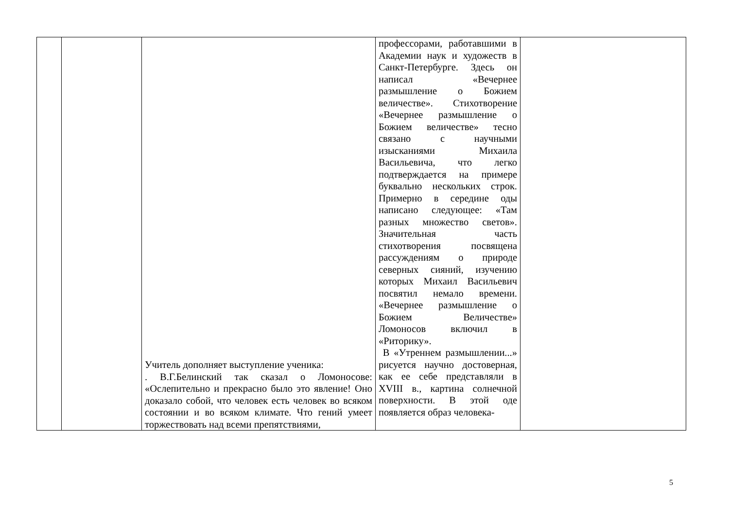| | | Учитель дополняет выступление ученика: . В.Г.Белинский так сказал о Ломоносове: «Ослепительно и прекрасно было это явление! Оно доказало собой, что человек есть человек во всяком состоянии и во всяком климате. Что гений умеет торжествовать над всеми препятствиями, | профессорами, работавшими в Академии наук и художеств в Санкт-Петербурге. Здесь он написал «Вечернее размышление о Божием величестве». Стихотворение «Вечернее размышление о Божием величестве» тесно связано с научными изысканиями Михаила Васильевича, что легко подтверждается на примере буквально нескольких строк. Примерно в середине оды написано следующее: «Там разных множество светов». Значительная часть стихотворения посвящена рассуждениям о природе северных сияний, изучению которых Михаил Васильевич посвятил немало времени. «Вечернее размышление о Божием Величестве» Ломоносов включил в «Риторику». В «Утреннем размышлении...» рисуется научно достоверная, как ее себе представляли в XVIII в., картина солнечной поверхности. В этой оде появляется образ человека- | |
5